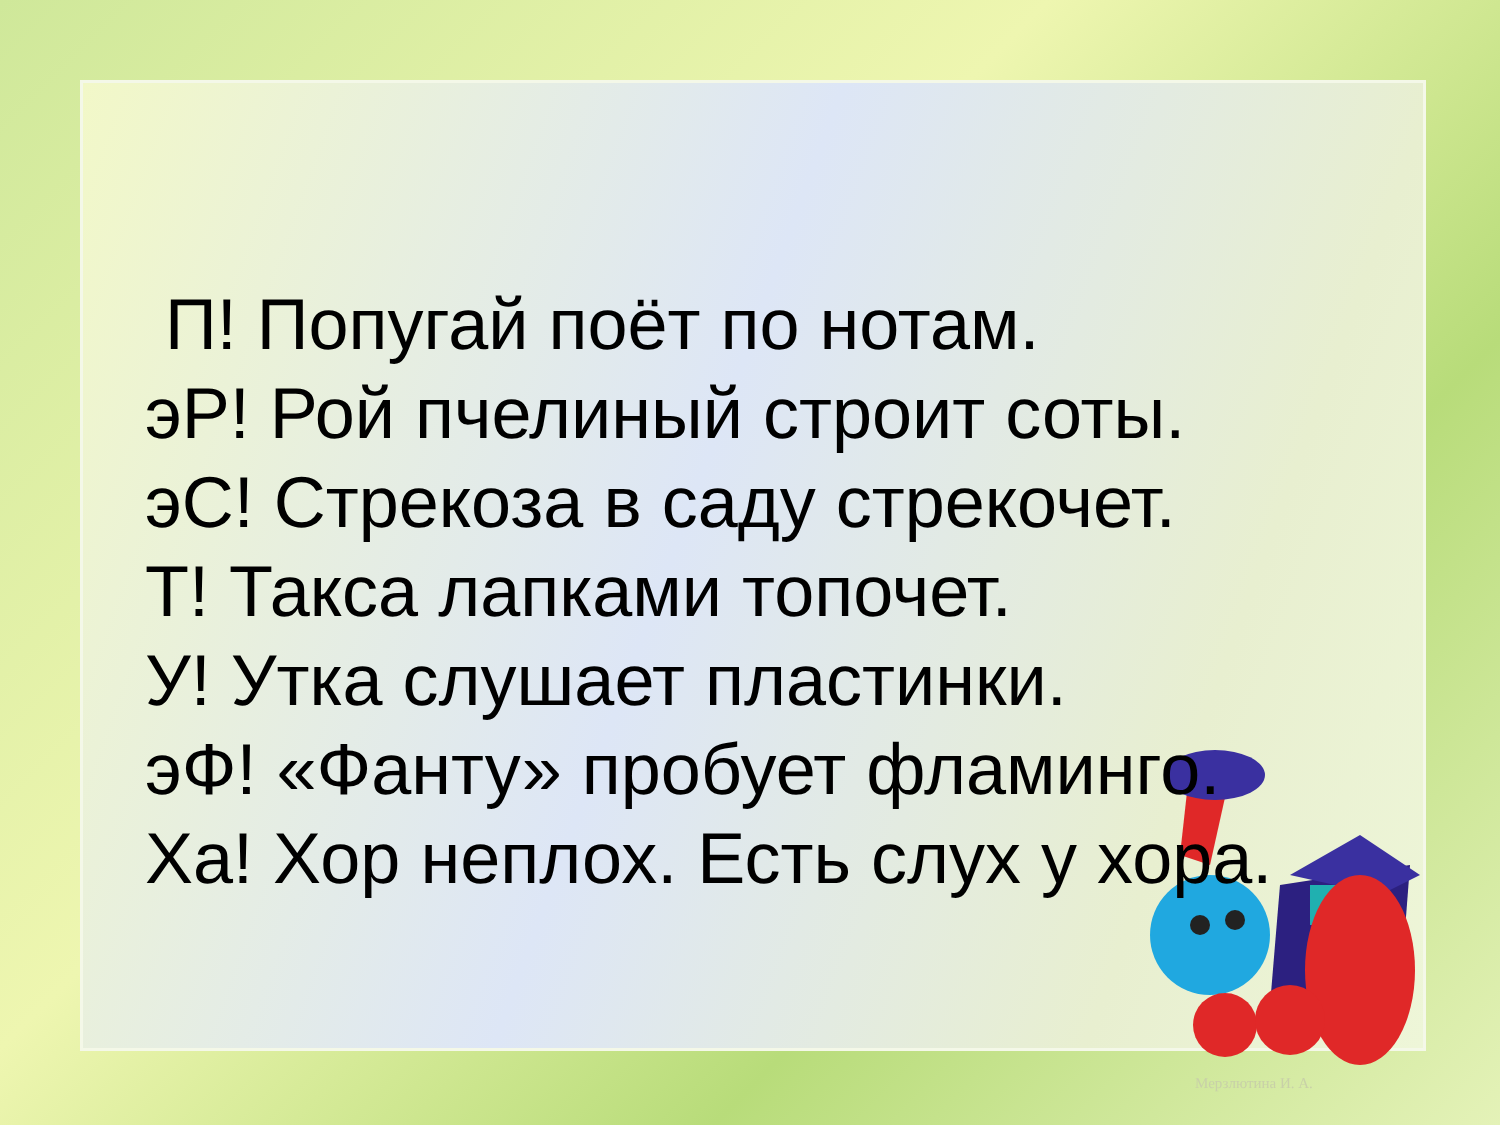П! Попугай поёт по нотам.
эР! Рой пчелиный строит соты.
эС! Стрекоза в саду стрекочет.
Т! Такса лапками топочет.
У! Утка слушает пластинки.
эФ! «Фанту» пробует фламинго.
Ха! Хор неплох. Есть слух у хора.
Мерзлютина И. А.